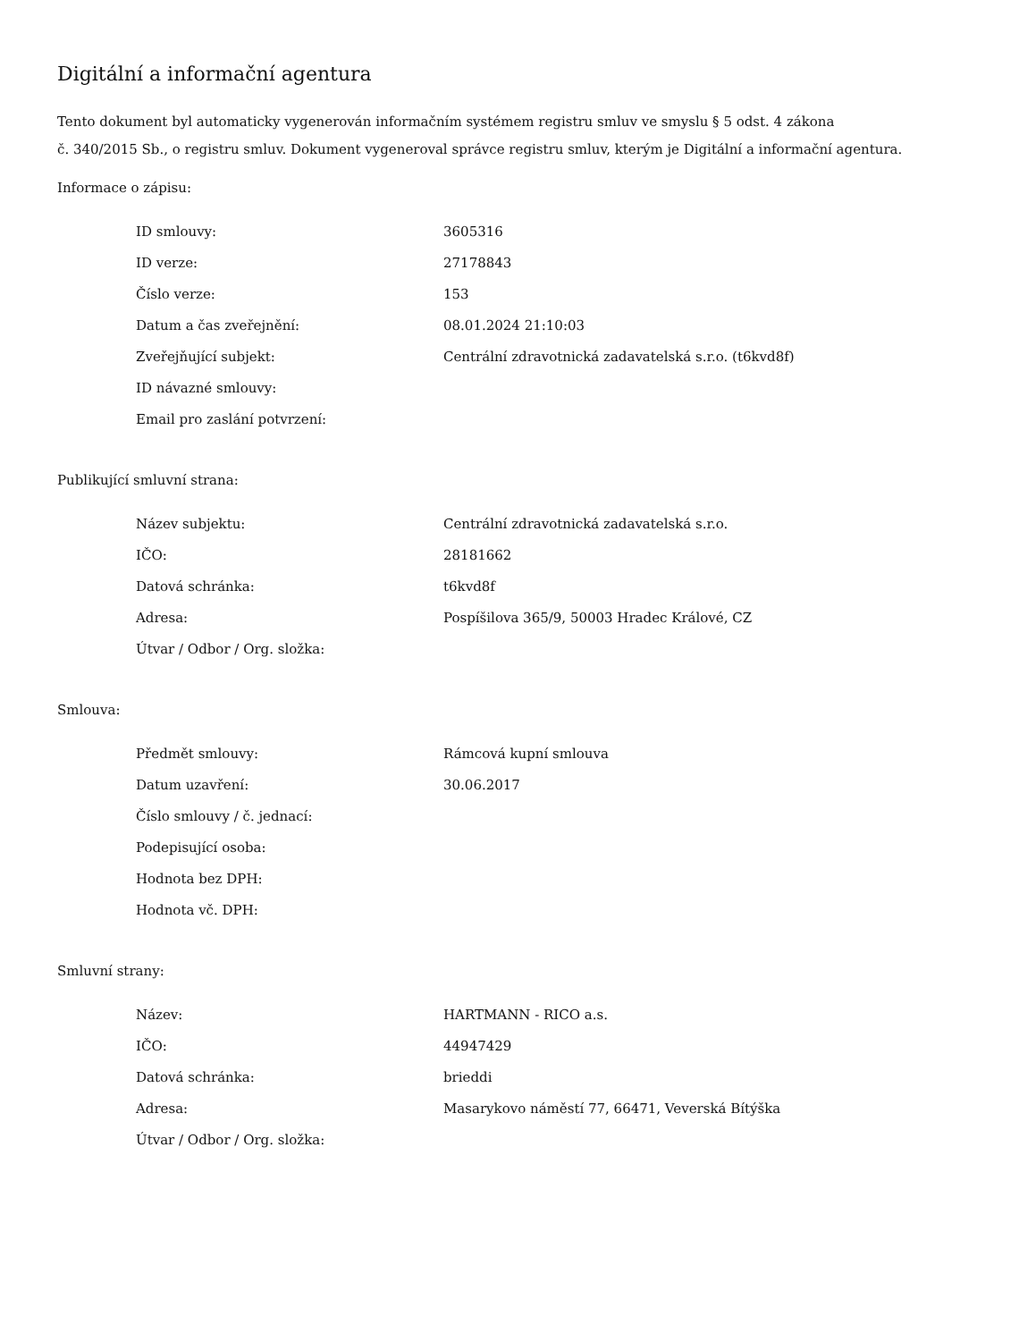Digitální a informační agentura
Tento dokument byl automaticky vygenerován informačním systémem registru smluv ve smyslu § 5 odst. 4 zákona
č. 340/2015 Sb., o registru smluv. Dokument vygeneroval správce registru smluv, kterým je Digitální a informační agentura.
Informace o zápisu:
| ID smlouvy: | 3605316 |
| ID verze: | 27178843 |
| Číslo verze: | 153 |
| Datum a čas zveřejnění: | 08.01.2024 21:10:03 |
| Zveřejňující subjekt: | Centrální zdravotnická zadavatelská s.r.o. (t6kvd8f) |
| ID návazné smlouvy: | |
| Email pro zaslání potvrzení: | |
Publikující smluvní strana:
| Název subjektu: | Centrální zdravotnická zadavatelská s.r.o. |
| IČO: | 28181662 |
| Datová schránka: | t6kvd8f |
| Adresa: | Pospíšilova 365/9, 50003 Hradec Králové, CZ |
| Útvar / Odbor / Org. složka: | |
Smlouva:
| Předmět smlouvy: | Rámcová kupní smlouva |
| Datum uzavření: | 30.06.2017 |
| Číslo smlouvy / č. jednací: | |
| Podepisující osoba: | |
| Hodnota bez DPH: | |
| Hodnota vč. DPH: | |
Smluvní strany:
| Název: | HARTMANN - RICO a.s. |
| IČO: | 44947429 |
| Datová schránka: | brieddi |
| Adresa: | Masarykovo náměstí 77, 66471, Veverská Bítýška |
| Útvar / Odbor / Org. složka: | |